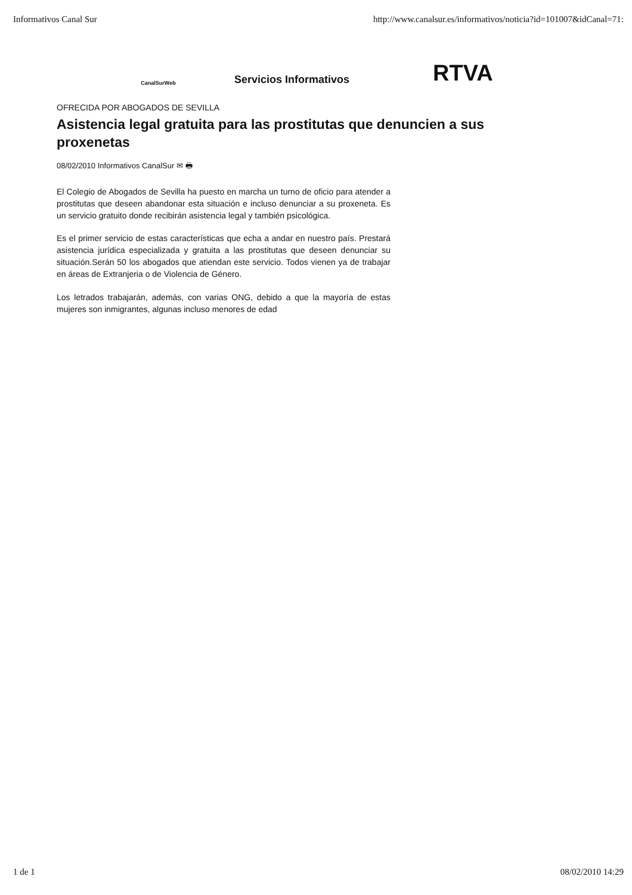Informativos Canal Sur http://www.canalsur.es/informativos/noticia?id=101007&idCanal=71:
CanalSurWeb
Servicios Informativos
RTVA
OFRECIDA POR ABOGADOS DE SEVILLA
Asistencia legal gratuita para las prostitutas que denuncien a sus proxenetas
08/02/2010 Informativos CanalSur ✉ 🖶
El Colegio de Abogados de Sevilla ha puesto en marcha un turno de oficio para atender a prostitutas que deseen abandonar esta situación e incluso denunciar a su proxeneta. Es un servicio gratuito donde recibirán asistencia legal y también psicológica.
Es el primer servicio de estas características que echa a andar en nuestro país. Prestará asistencia jurídica especializada y gratuita a las prostitutas que deseen denunciar su situación.Serán 50 los abogados que atiendan este servicio. Todos vienen ya de trabajar en áreas de Extranjeria o de Violencia de Género.
Los letrados trabajarán, además, con varias ONG, debido a que la mayoría de estas mujeres son inmigrantes, algunas incluso menores de edad
1 de 1 08/02/2010 14:29